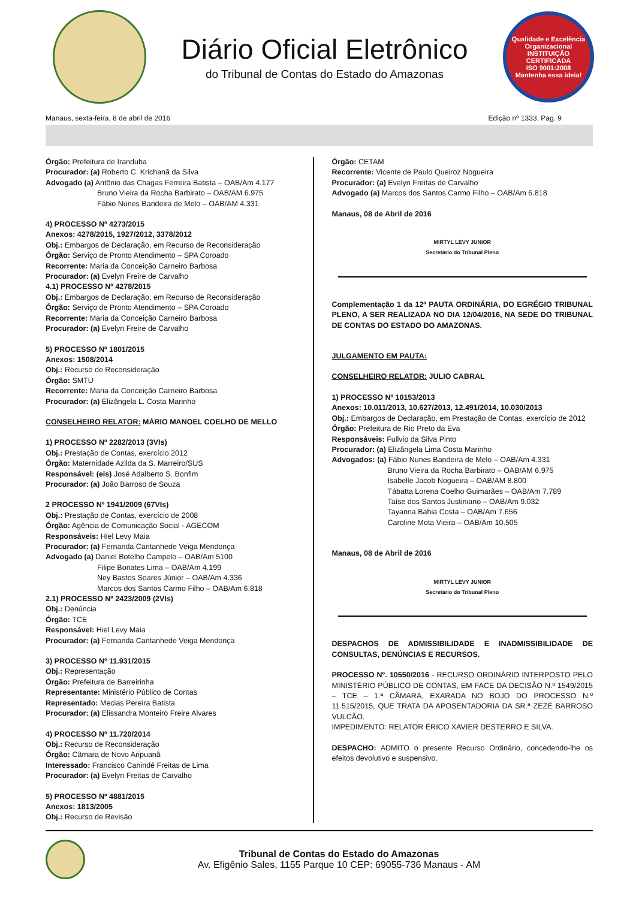Diário Oficial Eletrônico
do Tribunal de Contas do Estado do Amazonas
Qualidade e Excelência Organizacional
INSTITUIÇÃO CERTIFICADA
ISO 9001:2008
Mantenha essa ideia!
Manaus, sexta-feira, 8 de abril de 2016 Edição nº 1333, Pag. 9
Órgão: Prefeitura de Iranduba
Procurador: (a) Roberto C. Krichanã da Silva
Advogado (a) Antônio das Chagas Ferreira Batista – OAB/Am 4.177
Bruno Vieira da Rocha Barbirato – OAB/AM 6.975
Fábio Nunes Bandeira de Melo – OAB/AM 4.331
4) PROCESSO Nº 4273/2015
Anexos: 4278/2015, 1927/2012, 3378/2012
Obj.: Embargos de Declaração, em Recurso de Reconsideração
Órgão: Serviço de Pronto Atendimento – SPA Coroado
Recorrente: Maria da Conceição Carneiro Barbosa
Procurador: (a) Evelyn Freire de Carvalho
4.1) PROCESSO Nº 4278/2015
Obj.: Embargos de Declaração, em Recurso de Reconsideração
Órgão: Serviço de Pronto Atendimento – SPA Coroado
Recorrente: Maria da Conceição Carneiro Barbosa
Procurador: (a) Evelyn Freire de Carvalho
5) PROCESSO Nº 1801/2015
Anexos: 1508/2014
Obj.: Recurso de Reconsideração
Órgão: SMTU
Recorrente: Maria da Conceição Carneiro Barbosa
Procurador: (a) Elizângela L. Costa Marinho
CONSELHEIRO RELATOR: MÁRIO MANOEL COELHO DE MELLO
1) PROCESSO Nº 2282/2013 (3VIs)
Obj.: Prestação de Contas, exercício 2012
Órgão: Maternidade Azilda da S. Marreiro/SUS
Responsável: (eis) José Adalberto S. Bonfim
Procurador: (a) João Barroso de Souza
2 PROCESSO Nº 1941/2009 (67VIs)
Obj.: Prestação de Contas, exercício de 2008
Órgão: Agência de Comunicação Social - AGECOM
Responsáveis: Hiel Levy Maia
Procurador: (a) Fernanda Cantanhede Veiga Mendonça
Advogado (a) Daniel Botelho Campelo – OAB/Am 5100
Filipe Bonates Lima – OAB/Am 4.199
Ney Bastos Soares Júnior – OAB/Am 4.336
Marcos dos Santos Carmo Filho – OAB/Am 6.818
2.1) PROCESSO Nº 2423/2009 (2VIs)
Obj.: Denúncia
Órgão: TCE
Responsável: Hiel Levy Maia
Procurador: (a) Fernanda Cantanhede Veiga Mendonça
3) PROCESSO Nº 11.931/2015
Obj.: Representação
Órgão: Prefeitura de Barreirinha
Representante: Ministério Público de Contas
Representado: Mecias Pereira Batista
Procurador: (a) Elissandra Monteiro Freire Alvares
4) PROCESSO Nº 11.720/2014
Obj.: Recurso de Reconsideração
Órgão: Câmara de Novo Aripuanã
Interessado: Francisco Canindé Freitas de Lima
Procurador: (a) Evelyn Freitas de Carvalho
5) PROCESSO Nº 4881/2015
Anexos: 1813/2005
Obj.: Recurso de Revisão
Órgão: CETAM
Recorrente: Vicente de Paulo Queiroz Nogueira
Procurador: (a) Evelyn Freitas de Carvalho
Advogado (a) Marcos dos Santos Carmo Filho – OAB/Am 6.818
Manaus, 08 de Abril de 2016
MIRTYL LEVY JUNIOR
Secretário do Tribunal Pleno
Complementação 1 da 12ª PAUTA ORDINÁRIA, DO EGRÉGIO TRIBUNAL PLENO, A SER REALIZADA NO DIA 12/04/2016, NA SEDE DO TRIBUNAL DE CONTAS DO ESTADO DO AMAZONAS.
JULGAMENTO EM PAUTA:
CONSELHEIRO RELATOR: JULIO CABRAL
1) PROCESSO Nº 10153/2013
Anexos: 10.011/2013, 10.627/2013, 12.491/2014, 10.030/2013
Obj.: Embargos de Declaração, em Prestação de Contas, exercício de 2012
Órgão: Prefeitura de Rio Preto da Eva
Responsáveis: Fullvio da Silva Pinto
Procurador: (a) Elizângela Lima Costa Marinho
Advogados: (a) Fábio Nunes Bandeira de Melo – OAB/Am 4.331
Bruno Vieira da Rocha Barbirato – OAB/AM 6.975
Isabelle Jacob Nogueira – OAB/AM 8.800
Tábatta Lorena Coelho Guimarães – OAB/Am 7.789
Taíse dos Santos Justiniano – OAB/Am 9.032
Tayanna Bahia Costa – OAB/Am 7.656
Caroline Mota Vieira – OAB/Am 10.505
Manaus, 08 de Abril de 2016
MIRTYL LEVY JUNIOR
Secretário do Tribunal Pleno
DESPACHOS DE ADMISSIBILIDADE E INADMISSIBILIDADE DE CONSULTAS, DENÚNCIAS E RECURSOS.
PROCESSO Nº. 10550/2016 - RECURSO ORDINÁRIO INTERPOSTO PELO MINISTÉRIO PÚBLICO DE CONTAS, EM FACE DA DECISÃO N.º 1549/2015 – TCE – 1.ª CÂMARA, EXARADA NO BOJO DO PROCESSO N.º 11.515/2015, QUE TRATA DA APOSENTADORIA DA SR.ª ZEZÉ BARROSO VULCÃO.
IMPEDIMENTO: RELATOR ÉRICO XAVIER DESTERRO E SILVA.
DESPACHO: ADMITO o presente Recurso Ordinário, concedendo-lhe os efeitos devolutivo e suspensivo.
Tribunal de Contas do Estado do Amazonas
Av. Efigênio Sales, 1155 Parque 10 CEP: 69055-736 Manaus - AM